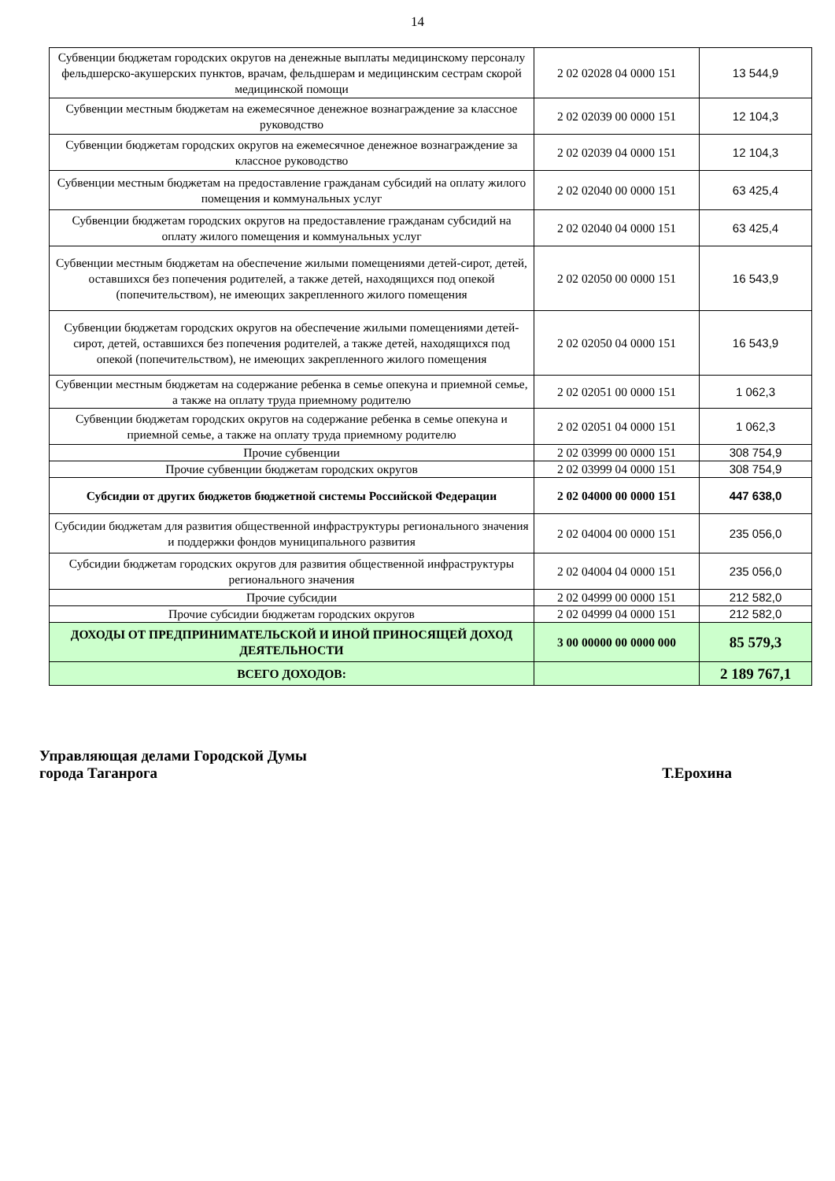14
| Субвенции бюджетам городских округов на денежные выплаты медицинскому персоналу фельдшерско-акушерских пунктов, врачам, фельдшерам и медицинским сестрам скорой медицинской помощи | 2 02 02028 04 0000 151 | 13 544,9 |
| Субвенции местным бюджетам на ежемесячное денежное вознаграждение за классное руководство | 2 02 02039 00 0000 151 | 12 104,3 |
| Субвенции бюджетам городских округов на ежемесячное денежное вознаграждение за классное руководство | 2 02 02039 04 0000 151 | 12 104,3 |
| Субвенции местным бюджетам на предоставление гражданам субсидий на оплату жилого помещения и коммунальных услуг | 2 02 02040 00 0000 151 | 63 425,4 |
| Субвенции бюджетам городских округов на предоставление гражданам субсидий на оплату жилого помещения и коммунальных услуг | 2 02 02040 04 0000 151 | 63 425,4 |
| Субвенции местным бюджетам на обеспечение жилыми помещениями детей-сирот, детей, оставшихся без попечения родителей, а также детей, находящихся под опекой (попечительством), не имеющих закрепленного жилого помещения | 2 02 02050 00 0000 151 | 16 543,9 |
| Субвенции бюджетам городских округов на обеспечение жилыми помещениями детей-сирот, детей, оставшихся без попечения родителей, а также детей, находящихся под опекой (попечительством), не имеющих закрепленного жилого помещения | 2 02 02050 04 0000 151 | 16 543,9 |
| Субвенции местным бюджетам на содержание ребенка в семье опекуна и приемной семье, а также на оплату труда приемному родителю | 2 02 02051 00 0000 151 | 1 062,3 |
| Субвенции бюджетам городских округов на содержание ребенка в семье опекуна и приемной семье, а также на оплату труда приемному родителю | 2 02 02051 04 0000 151 | 1 062,3 |
| Прочие субвенции | 2 02 03999 00 0000 151 | 308 754,9 |
| Прочие субвенции бюджетам городских округов | 2 02 03999 04 0000 151 | 308 754,9 |
| Субсидии от других бюджетов бюджетной системы Российской Федерации | 2 02 04000 00 0000 151 | 447 638,0 |
| Субсидии бюджетам для развития общественной инфраструктуры регионального значения и поддержки фондов муниципального развития | 2 02 04004 00 0000 151 | 235 056,0 |
| Субсидии бюджетам городских округов для развития общественной инфраструктуры регионального значения | 2 02 04004 04 0000 151 | 235 056,0 |
| Прочие субсидии | 2 02 04999 00 0000 151 | 212 582,0 |
| Прочие субсидии бюджетам городских округов | 2 02 04999 04 0000 151 | 212 582,0 |
| ДОХОДЫ ОТ ПРЕДПРИНИМАТЕЛЬСКОЙ И ИНОЙ ПРИНОСЯЩЕЙ ДОХОД ДЕЯТЕЛЬНОСТИ | 3 00 00000 00 0000 000 | 85 579,3 |
| ВСЕГО ДОХОДОВ: | | 2 189 767,1 |
Управляющая делами Городской Думы
города Таганрога Т.Ерохина